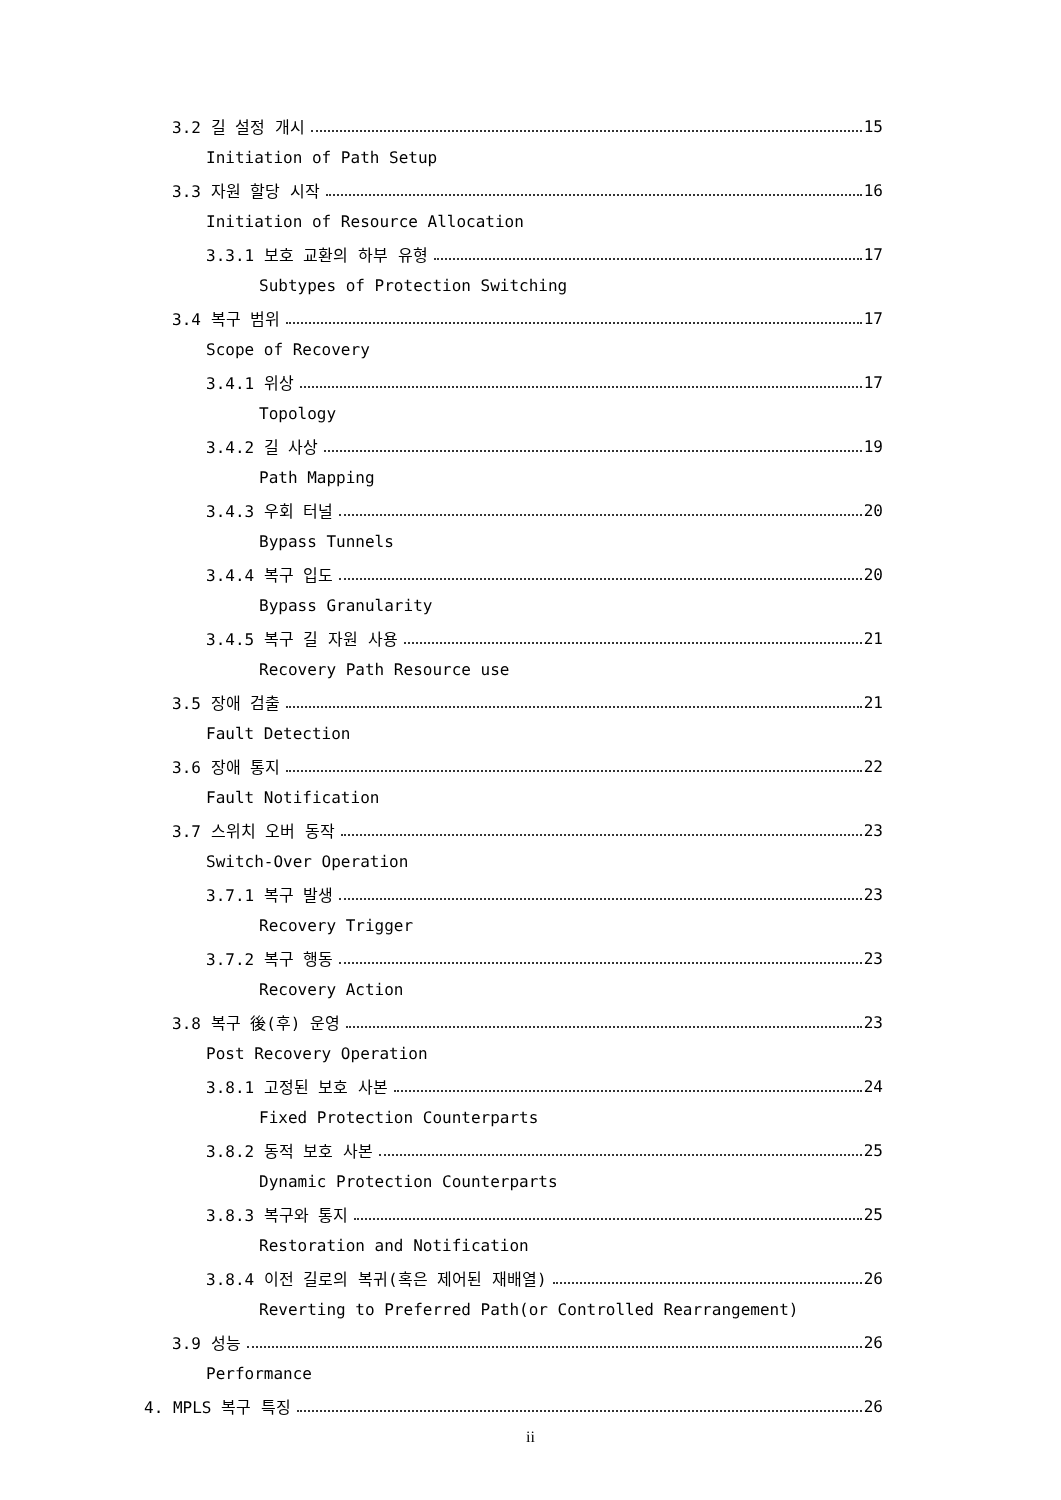3.2 길 설정 개시 15
Initiation of Path Setup
3.3 자원 할당 시작 16
Initiation of Resource Allocation
3.3.1 보호 교환의 하부 유형 17
Subtypes of Protection Switching
3.4 복구 범위 17
Scope of Recovery
3.4.1 위상 17
Topology
3.4.2 길 사상 19
Path Mapping
3.4.3 우회 터널 20
Bypass Tunnels
3.4.4 복구 입도 20
Bypass Granularity
3.4.5 복구 길 자원 사용 21
Recovery Path Resource use
3.5 장애 검출 21
Fault Detection
3.6 장애 통지 22
Fault Notification
3.7 스위치 오버 동작 23
Switch-Over Operation
3.7.1 복구 발생 23
Recovery Trigger
3.7.2 복구 행동 23
Recovery Action
3.8 복구 後(후) 운영 23
Post Recovery Operation
3.8.1 고정된 보호 사본 24
Fixed Protection Counterparts
3.8.2 동적 보호 사본 25
Dynamic Protection Counterparts
3.8.3 복구와 통지 25
Restoration and Notification
3.8.4 이전 길로의 복귀(혹은 제어된 재배열) 26
Reverting to Preferred Path(or Controlled Rearrangement)
3.9 성능 26
Performance
4. MPLS 복구 특징 26
ii